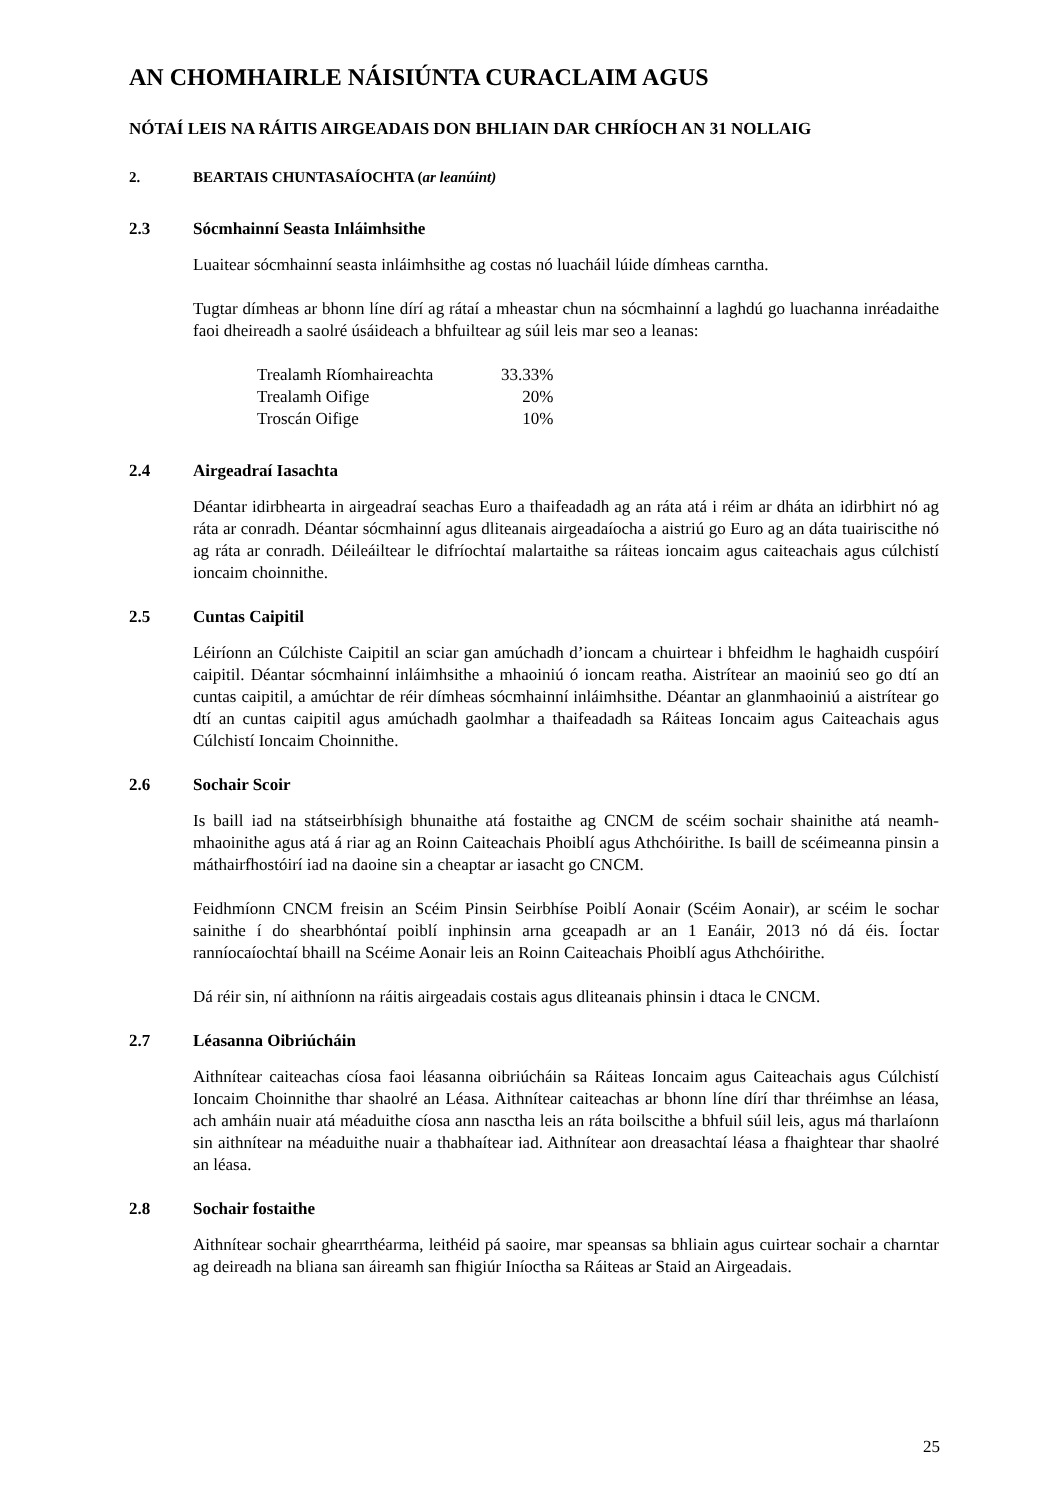AN CHOMHAIRLE NÁISIÚNTA CURACLAIM AGUS
NÓTAÍ LEIS NA RÁITIS AIRGEADAIS DON BHLIAIN DAR CHRÍOCH AN 31 NOLLAIG
2. BEARTAIS CHUNTASAÍOCHTA (ar leanúint)
2.3 Sócmhainní Seasta Inláimhsithe
Luaitear sócmhainní seasta inláimhsithe ag costas nó luacháil lúide dímheas carntha.
Tugtar dímheas ar bhonn líne dírí ag rátaí a mheastar chun na sócmhainní a laghdú go luachanna inréadaithe faoi dheireadh a saolré úsáideach a bhfuiltear ag súil leis mar seo a leanas:
| Trealamh Ríomhaireachta | 33.33% |
| Trealamh Oifige | 20% |
| Troscán Oifige | 10% |
2.4 Airgeadraí Iasachta
Déantar idirbhearta in airgeadraí seachas Euro a thaifeadadh ag an ráta atá i réim ar dháta an idirbhirt nó ag ráta ar conradh. Déantar sócmhainní agus dliteanais airgeadaíocha a aistriú go Euro ag an dáta tuairiscithe nó ag ráta ar conradh. Déileáiltear le difríochtaí malartaithe sa ráiteas ioncaim agus caiteachais agus cúlchistí ioncaim choinnithe.
2.5 Cuntas Caipitil
Léiríonn an Cúlchiste Caipitil an sciar gan amúchadh d’ioncam a chuirtear i bhfeidhm le haghaidh cuspóirí caipitil. Déantar sócmhainní inláimhsithe a mhaoiniú ó ioncam reatha. Aistrítear an maoiniú seo go dtí an cuntas caipitil, a amúchtar de réir dímheas sócmhainní inláimhsithe. Déantar an glanmhaoiniú a aistrítear go dtí an cuntas caipitil agus amúchadh gaolmhar a thaifeadadh sa Ráiteas Ioncaim agus Caiteachais agus Cúlchistí Ioncaim Choinnithe.
2.6 Sochair Scoir
Is baill iad na státseirbhísigh bhunaithe atá fostaithe ag CNCM de scéim sochair shainithe atá neamh-mhaoinithe agus atá á riar ag an Roinn Caiteachais Phoiblí agus Athchóirithe. Is baill de scéimeanna pinsin a máthairfhostóirí iad na daoine sin a cheaptar ar iasacht go CNCM.
Feidhmíonn CNCM freisin an Scéim Pinsin Seirbhíse Poiblí Aonair (Scéim Aonair), ar scéim le sochar sainithe í do shearbhóntaí poiblí inphinsin arna gceapadh ar an 1 Eanáir, 2013 nó dá éis. Íoctar ranníocaíochtaí bhaill na Scéime Aonair leis an Roinn Caiteachais Phoiblí agus Athchóirithe.
Dá réir sin, ní aithníonn na ráitis airgeadais costais agus dliteanais phinsin i dtaca le CNCM.
2.7 Léasanna Oibriúcháin
Aithnítear caiteachas cíosa faoi léasanna oibriúcháin sa Ráiteas Ioncaim agus Caiteachais agus Cúlchistí Ioncaim Choinnithe thar shaolré an Léasa. Aithnítear caiteachas ar bhonn líne dírí thar thréimhse an léasa, ach amháin nuair atá méaduithe cíosa ann nasctha leis an ráta boilscithe a bhfuil súil leis, agus má tharlaíonn sin aithnítear na méaduithe nuair a thabhaítear iad. Aithnítear aon dreasachtaí léasa a fhaightear thar shaolré an léasa.
2.8 Sochair fostaithe
Aithnítear sochair ghearrthéarma, leithéid pá saoire, mar speansas sa bhliain agus cuirtear sochair a charntar ag deireadh na bliana san áireamh san fhigiúr Iníoctha sa Ráiteas ar Staid an Airgeadais.
25